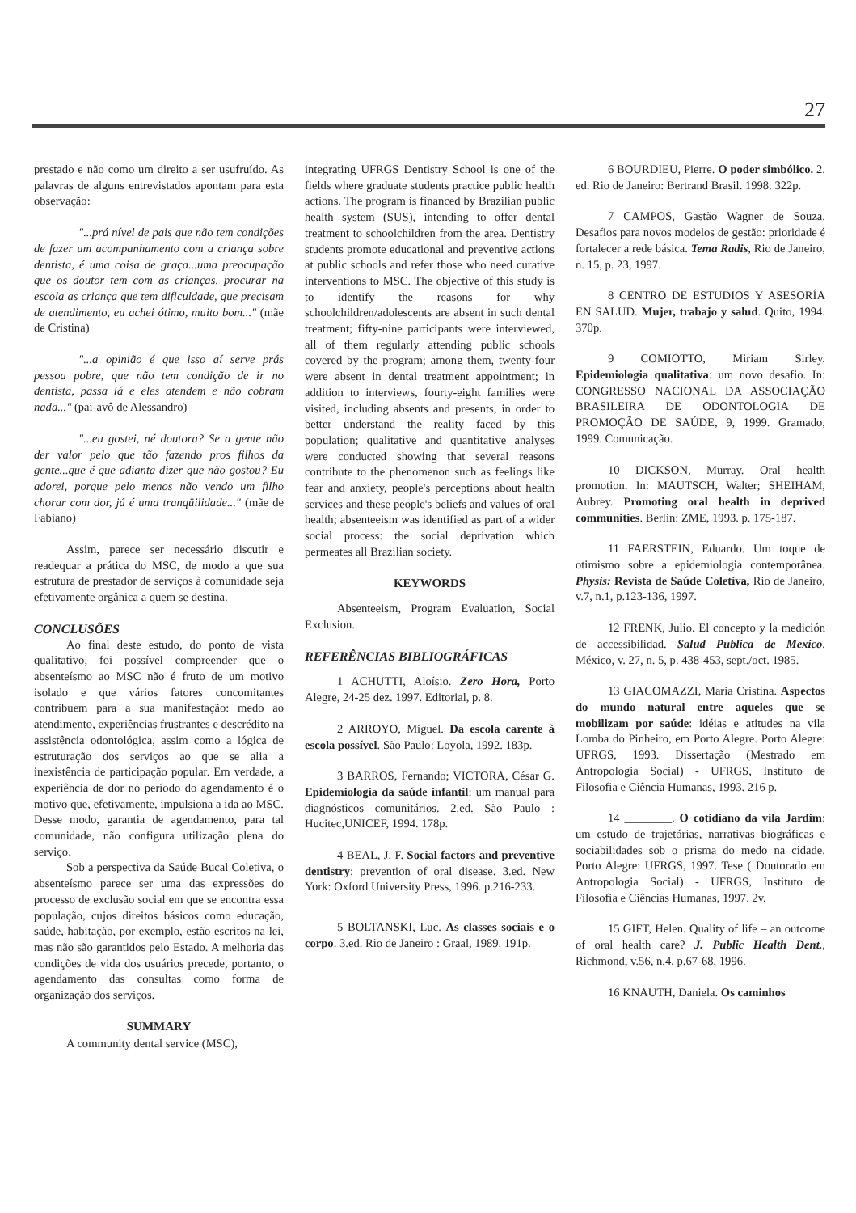27
prestado e não como um direito a ser usufruído. As palavras de alguns entrevistados apontam para esta observação:
"...prá nível de pais que não tem condições de fazer um acompanhamento com a criança sobre dentista, é uma coisa de graça...uma preocupação que os doutor tem com as crianças, procurar na escola as criança que tem dificuldade, que precisam de atendimento, eu achei ótimo, muito bom..." (mãe de Cristina)
"...a opinião é que isso aí serve prás pessoa pobre, que não tem condição de ir no dentista, passa lá e eles atendem e não cobram nada..." (pai-avô de Alessandro)
"...eu gostei, né doutora? Se a gente não der valor pelo que tão fazendo pros filhos da gente...que é que adianta dizer que não gostou? Eu adorei, porque pelo menos não vendo um filho chorar com dor, já é uma tranqüilidade..." (mãe de Fabiano)
Assim, parece ser necessário discutir e readequar a prática do MSC, de modo a que sua estrutura de prestador de serviços à comunidade seja efetivamente orgânica a quem se destina.
CONCLUSÕES
Ao final deste estudo, do ponto de vista qualitativo, foi possível compreender que o absenteísmo ao MSC não é fruto de um motivo isolado e que vários fatores concomitantes contribuem para a sua manifestação: medo ao atendimento, experiências frustrantes e descrédito na assistência odontológica, assim como a lógica de estruturação dos serviços ao que se alia a inexistência de participação popular. Em verdade, a experiência de dor no período do agendamento é o motivo que, efetivamente, impulsiona a ida ao MSC. Desse modo, garantia de agendamento, para tal comunidade, não configura utilização plena do serviço.
Sob a perspectiva da Saúde Bucal Coletiva, o absenteísmo parece ser uma das expressões do processo de exclusão social em que se encontra essa população, cujos direitos básicos como educação, saúde, habitação, por exemplo, estão escritos na lei, mas não são garantidos pelo Estado. A melhoria das condições de vida dos usuários precede, portanto, o agendamento das consultas como forma de organização dos serviços.
SUMMARY
A community dental service (MSC),
integrating UFRGS Dentistry School is one of the fields where graduate students practice public health actions. The program is financed by Brazilian public health system (SUS), intending to offer dental treatment to schoolchildren from the area. Dentistry students promote educational and preventive actions at public schools and refer those who need curative interventions to MSC. The objective of this study is to identify the reasons for why schoolchildren/adolescents are absent in such dental treatment; fifty-nine participants were interviewed, all of them regularly attending public schools covered by the program; among them, twenty-four were absent in dental treatment appointment; in addition to interviews, fourty-eight families were visited, including absents and presents, in order to better understand the reality faced by this population; qualitative and quantitative analyses were conducted showing that several reasons contribute to the phenomenon such as feelings like fear and anxiety, people's perceptions about health services and these people's beliefs and values of oral health; absenteeism was identified as part of a wider social process: the social deprivation which permeates all Brazilian society.
KEYWORDS
Absenteeism, Program Evaluation, Social Exclusion.
REFERÊNCIAS BIBLIOGRÁFICAS
1 ACHUTTI, Aloísio. Zero Hora, Porto Alegre, 24-25 dez. 1997. Editorial, p. 8.
2 ARROYO, Miguel. Da escola carente à escola possível. São Paulo: Loyola, 1992. 183p.
3 BARROS, Fernando; VICTORA, César G. Epidemiologia da saúde infantil: um manual para diagnósticos comunitários. 2.ed. São Paulo : Hucitec,UNICEF, 1994. 178p.
4 BEAL, J. F. Social factors and preventive dentistry: prevention of oral disease. 3.ed. New York: Oxford University Press, 1996. p.216-233.
5 BOLTANSKI, Luc. As classes sociais e o corpo. 3.ed. Rio de Janeiro : Graal, 1989. 191p.
6 BOURDIEU, Pierre. O poder simbólico. 2. ed. Rio de Janeiro: Bertrand Brasil. 1998. 322p.
7 CAMPOS, Gastão Wagner de Souza. Desafios para novos modelos de gestão: prioridade é fortalecer a rede básica. Tema Radis, Rio de Janeiro, n. 15, p. 23, 1997.
8 CENTRO DE ESTUDIOS Y ASESORÍA EN SALUD. Mujer, trabajo y salud. Quito, 1994. 370p.
9 COMIOTTO, Miriam Sirley. Epidemiologia qualitativa: um novo desafio. In: CONGRESSO NACIONAL DA ASSOCIAÇÃO BRASILEIRA DE ODONTOLOGIA DE PROMOÇÃO DE SAÚDE, 9, 1999. Gramado, 1999. Comunicação.
10 DICKSON, Murray. Oral health promotion. In: MAUTSCH, Walter; SHEIHAM, Aubrey. Promoting oral health in deprived communities. Berlin: ZME, 1993. p. 175-187.
11 FAERSTEIN, Eduardo. Um toque de otimismo sobre a epidemiologia contemporânea. Physis: Revista de Saúde Coletiva, Rio de Janeiro, v.7, n.1, p.123-136, 1997.
12 FRENK, Julio. El concepto y la medición de accessibilidad. Salud Publica de Mexico, México, v. 27, n. 5, p. 438-453, sept./oct. 1985.
13 GIACOMAZZI, Maria Cristina. Aspectos do mundo natural entre aqueles que se mobilizam por saúde: idéias e atitudes na vila Lomba do Pinheiro, em Porto Alegre. Porto Alegre: UFRGS, 1993. Dissertação (Mestrado em Antropologia Social) - UFRGS, Instituto de Filosofia e Ciência Humanas, 1993. 216 p.
14 ________. O cotidiano da vila Jardim: um estudo de trajetórias, narrativas biográficas e sociabilidades sob o prisma do medo na cidade. Porto Alegre: UFRGS, 1997. Tese ( Doutorado em Antropologia Social) - UFRGS, Instituto de Filosofia e Ciências Humanas, 1997. 2v.
15 GIFT, Helen. Quality of life – an outcome of oral health care? J. Public Health Dent., Richmond, v.56, n.4, p.67-68, 1996.
16 KNAUTH, Daniela. Os caminhos